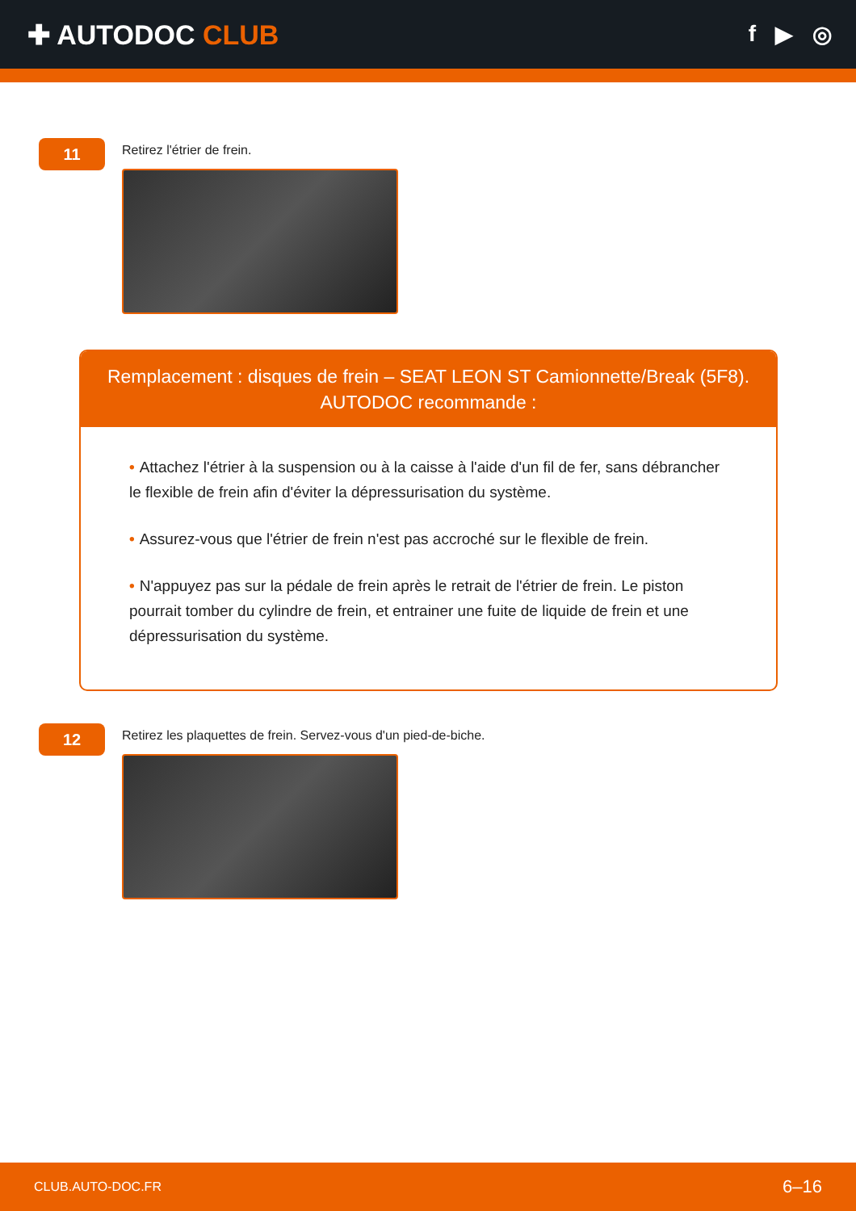✚ AUTODOC CLUB
f ▶ ◎
11
Retirez l'étrier de frein.
Remplacement : disques de frein – SEAT LEON ST Camionnette/Break (5F8).
AUTODOC recommande :
• Attachez l'étrier à la suspension ou à la caisse à l'aide d'un fil de fer, sans débrancher le flexible de frein afin d'éviter la dépressurisation du système.
• Assurez-vous que l'étrier de frein n'est pas accroché sur le flexible de frein.
• N'appuyez pas sur la pédale de frein après le retrait de l'étrier de frein. Le piston pourrait tomber du cylindre de frein, et entrainer une fuite de liquide de frein et une dépressurisation du système.
12
Retirez les plaquettes de frein. Servez-vous d'un pied-de-biche.
CLUB.AUTO-DOC.FR 6–16